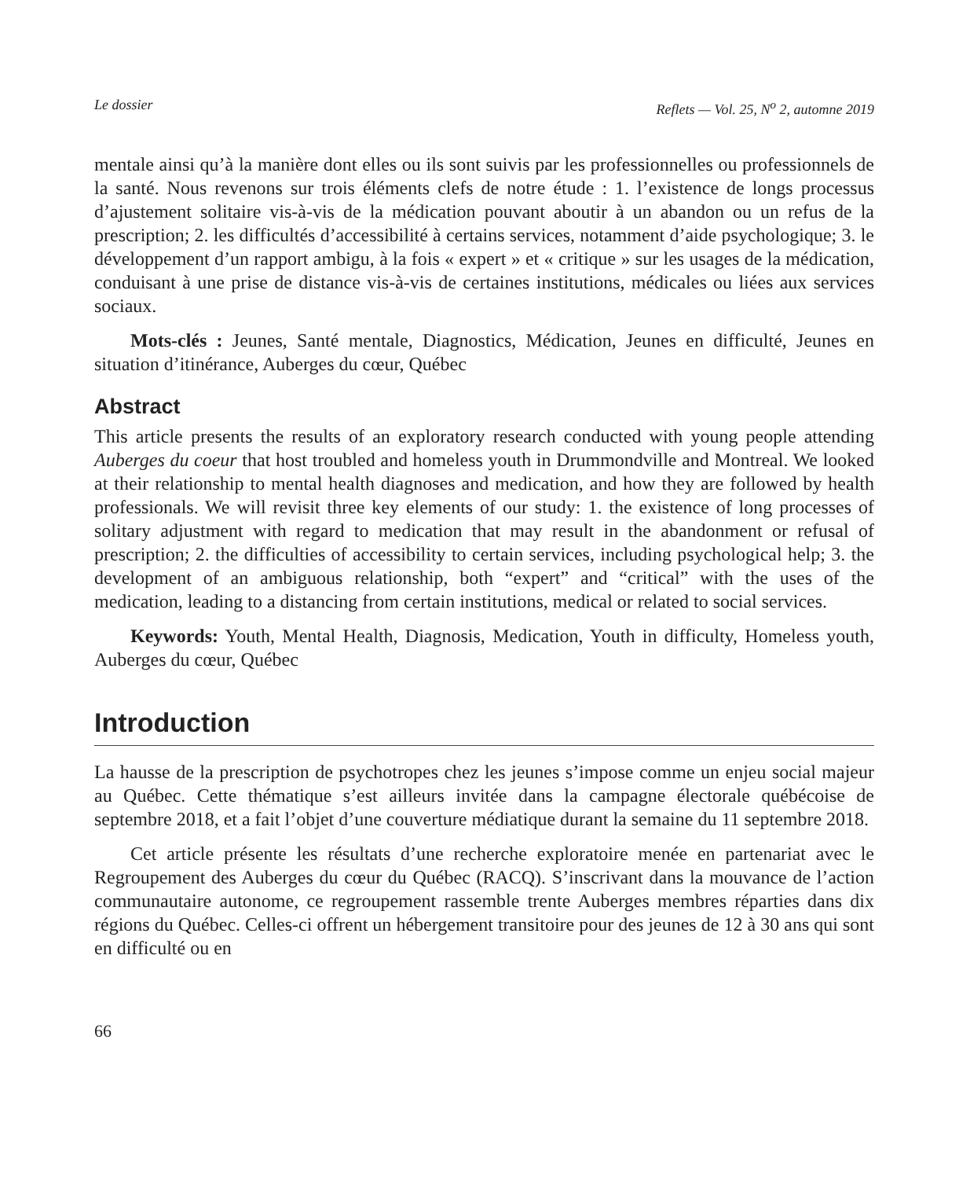Le dossier Reflets — Vol. 25, N<sup>o</sup> 2, automne 2019
mentale ainsi qu’à la manière dont elles ou ils sont suivis par les professionnelles ou professionnels de la santé. Nous revenons sur trois éléments clefs de notre étude : 1. l’existence de longs processus d’ajustement solitaire vis-à-vis de la médication pouvant aboutir à un abandon ou un refus de la prescription; 2. les difficultés d’accessibilité à certains services, notamment d’aide psychologique; 3. le développement d’un rapport ambigu, à la fois « expert » et « critique » sur les usages de la médication, conduisant à une prise de distance vis-à-vis de certaines institutions, médicales ou liées aux services sociaux.
Mots-clés : Jeunes, Santé mentale, Diagnostics, Médication, Jeunes en difficulté, Jeunes en situation d’itinérance, Auberges du cœur, Québec
Abstract
This article presents the results of an exploratory research conducted with young people attending Auberges du coeur that host troubled and homeless youth in Drummondville and Montreal. We looked at their relationship to mental health diagnoses and medication, and how they are followed by health professionals. We will revisit three key elements of our study: 1. the existence of long processes of solitary adjustment with regard to medication that may result in the abandonment or refusal of prescription; 2. the difficulties of accessibility to certain services, including psychological help; 3. the development of an ambiguous relationship, both “expert” and “critical” with the uses of the medication, leading to a distancing from certain institutions, medical or related to social services.
Keywords: Youth, Mental Health, Diagnosis, Medication, Youth in difficulty, Homeless youth, Auberges du cœur, Québec
Introduction
La hausse de la prescription de psychotropes chez les jeunes s’impose comme un enjeu social majeur au Québec. Cette thématique s’est ailleurs invitée dans la campagne électorale québécoise de septembre 2018, et a fait l’objet d’une couverture médiatique durant la semaine du 11 septembre 2018.
Cet article présente les résultats d’une recherche exploratoire menée en partenariat avec le Regroupement des Auberges du cœur du Québec (RACQ). S’inscrivant dans la mouvance de l’action communautaire autonome, ce regroupement rassemble trente Auberges membres réparties dans dix régions du Québec. Celles-ci offrent un hébergement transitoire pour des jeunes de 12 à 30 ans qui sont en difficulté ou en
66